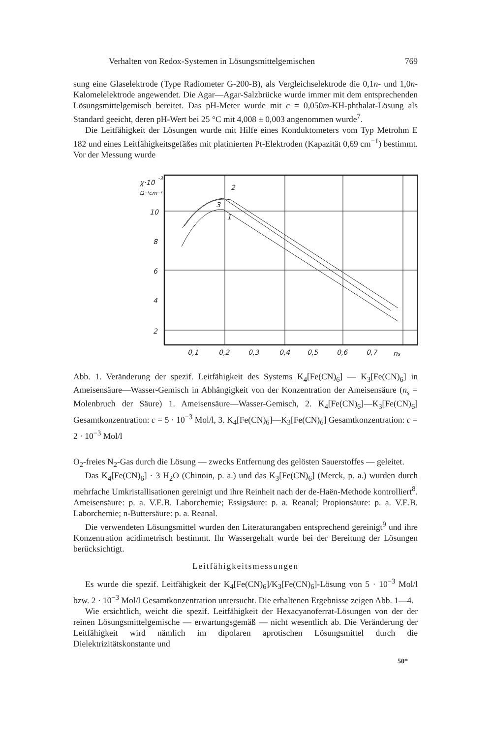Verhalten von Redox-Systemen in Lösungsmittelgemischen 769
sung eine Glaselektrode (Type Radiometer G-200-B), als Vergleichselektrode die 0,1n- und 1,0n-Kalomelelektrode angewendet. Die Agar—Agar-Salzbrücke wurde immer mit dem entsprechenden Lösungsmittelgemisch bereitet. Das pH-Meter wurde mit c = 0,050m-KH-phthalat-Lösung als Standard geeicht, deren pH-Wert bei 25 °C mit 4,008 ± 0,003 angenommen wurde<sup>7</sup>.
Die Leitfähigkeit der Lösungen wurde mit Hilfe eines Konduktometers vom Typ Metrohm E 182 und eines Leitfähigkeitsgefäßes mit platinierten Pt-Elektroden (Kapazität 0,69 cm<sup>−1</sup>) bestimmt. Vor der Messung wurde
χ·10
-3
Ω⁻¹cm⁻¹
10
8
6
4
2
2
3
1
0,1
0,2
0,3
0,4
0,5
0,6
0,7
ns
Abb. 1. Veränderung der spezif. Leitfähigkeit des Systems K<sub>4</sub>[Fe(CN)<sub>6</sub>] — K<sub>3</sub>[Fe(CN)<sub>6</sub>] in Ameisensäure—Wasser-Gemisch in Abhängigkeit von der Konzentration der Ameisensäure (n<sub>s</sub> = Molenbruch der Säure) 1. Ameisensäure—Wasser-Gemisch, 2. K<sub>4</sub>[Fe(CN)<sub>6</sub>]—K<sub>3</sub>[Fe(CN)<sub>6</sub>] Gesamtkonzentration: c = 5 · 10<sup>−3</sup> Mol/l, 3. K<sub>4</sub>[Fe(CN)<sub>6</sub>]—K<sub>3</sub>[Fe(CN)<sub>6</sub>] Gesamtkonzentration: c = 2 · 10<sup>−3</sup> Mol/l
O<sub>2</sub>-freies N<sub>2</sub>-Gas durch die Lösung — zwecks Entfernung des gelösten Sauerstoffes — geleitet.
Das K<sub>4</sub>[Fe(CN)<sub>6</sub>] · 3 H<sub>2</sub>O (Chinoin, p. a.) und das K<sub>3</sub>[Fe(CN)<sub>6</sub>] (Merck, p. a.) wurden durch mehrfache Umkristallisationen gereinigt und ihre Reinheit nach der de-Haën-Methode kontrolliert<sup>8</sup>. Ameisensäure: p. a. V.E.B. Laborchemie; Essigsäure: p. a. Reanal; Propionsäure: p. a. V.E.B. Laborchemie; n-Buttersäure: p. a. Reanal.
Die verwendeten Lösungsmittel wurden den Literaturangaben entsprechend gereinigt<sup>9</sup> und ihre Konzentration acidimetrisch bestimmt. Ihr Wassergehalt wurde bei der Bereitung der Lösungen berücksichtigt.
Leitfähigkeitsmessungen
Es wurde die spezif. Leitfähigkeit der K<sub>4</sub>[Fe(CN)<sub>6</sub>]/K<sub>3</sub>[Fe(CN)<sub>6</sub>]-Lösung von 5 · 10<sup>−3</sup> Mol/l bzw. 2 · 10<sup>−3</sup> Mol/l Gesamtkonzentration untersucht. Die erhaltenen Ergebnisse zeigen Abb. 1—4.
Wie ersichtlich, weicht die spezif. Leitfähigkeit der Hexacyanoferrat-Lösungen von der der reinen Lösungsmittelgemische — erwartungsgemäß — nicht wesentlich ab. Die Veränderung der Leitfähigkeit wird nämlich im dipolaren aprotischen Lösungsmittel durch die Dielektrizitätskonstante und
50*